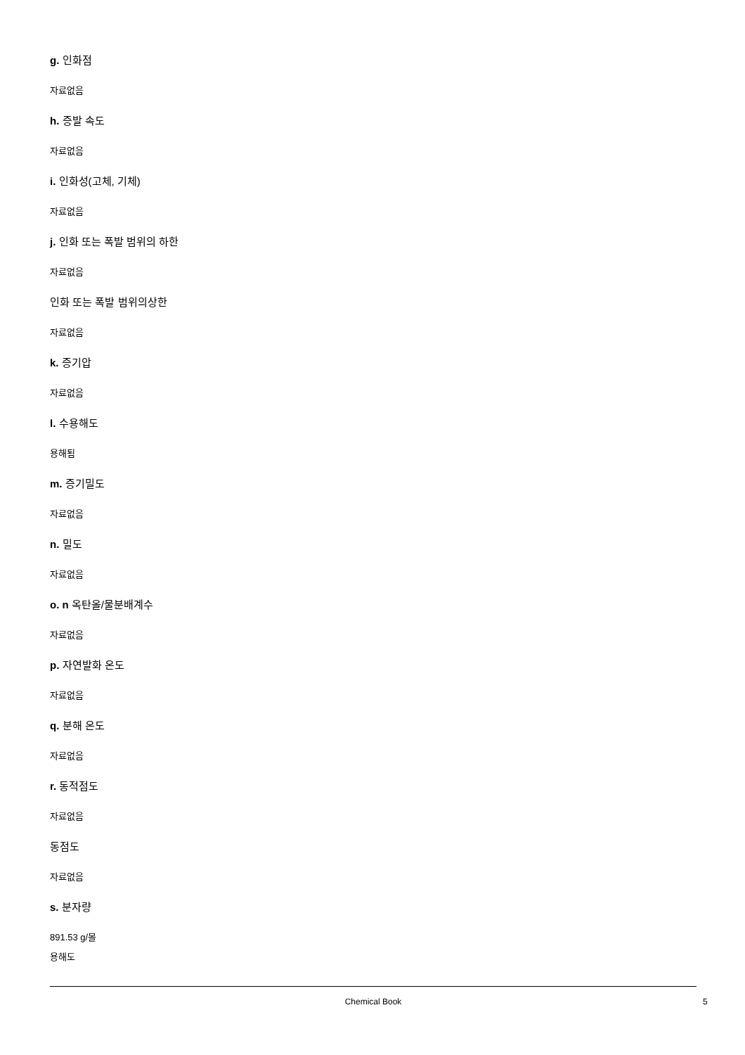g. 인화점
자료없음
h. 증발 속도
자료없음
i. 인화성(고체, 기체)
자료없음
j. 인화 또는 폭발 범위의 하한
자료없음
인화 또는 폭발 범위의상한
자료없음
k. 증기압
자료없음
l. 수용해도
용해됨
m. 증기밀도
자료없음
n. 밀도
자료없음
o. n 옥탄올/물분배계수
자료없음
p. 자연발화 온도
자료없음
q. 분해 온도
자료없음
r. 동적점도
자료없음
동점도
자료없음
s. 분자량
891.53 g/몰
용해도
Chemical Book
5